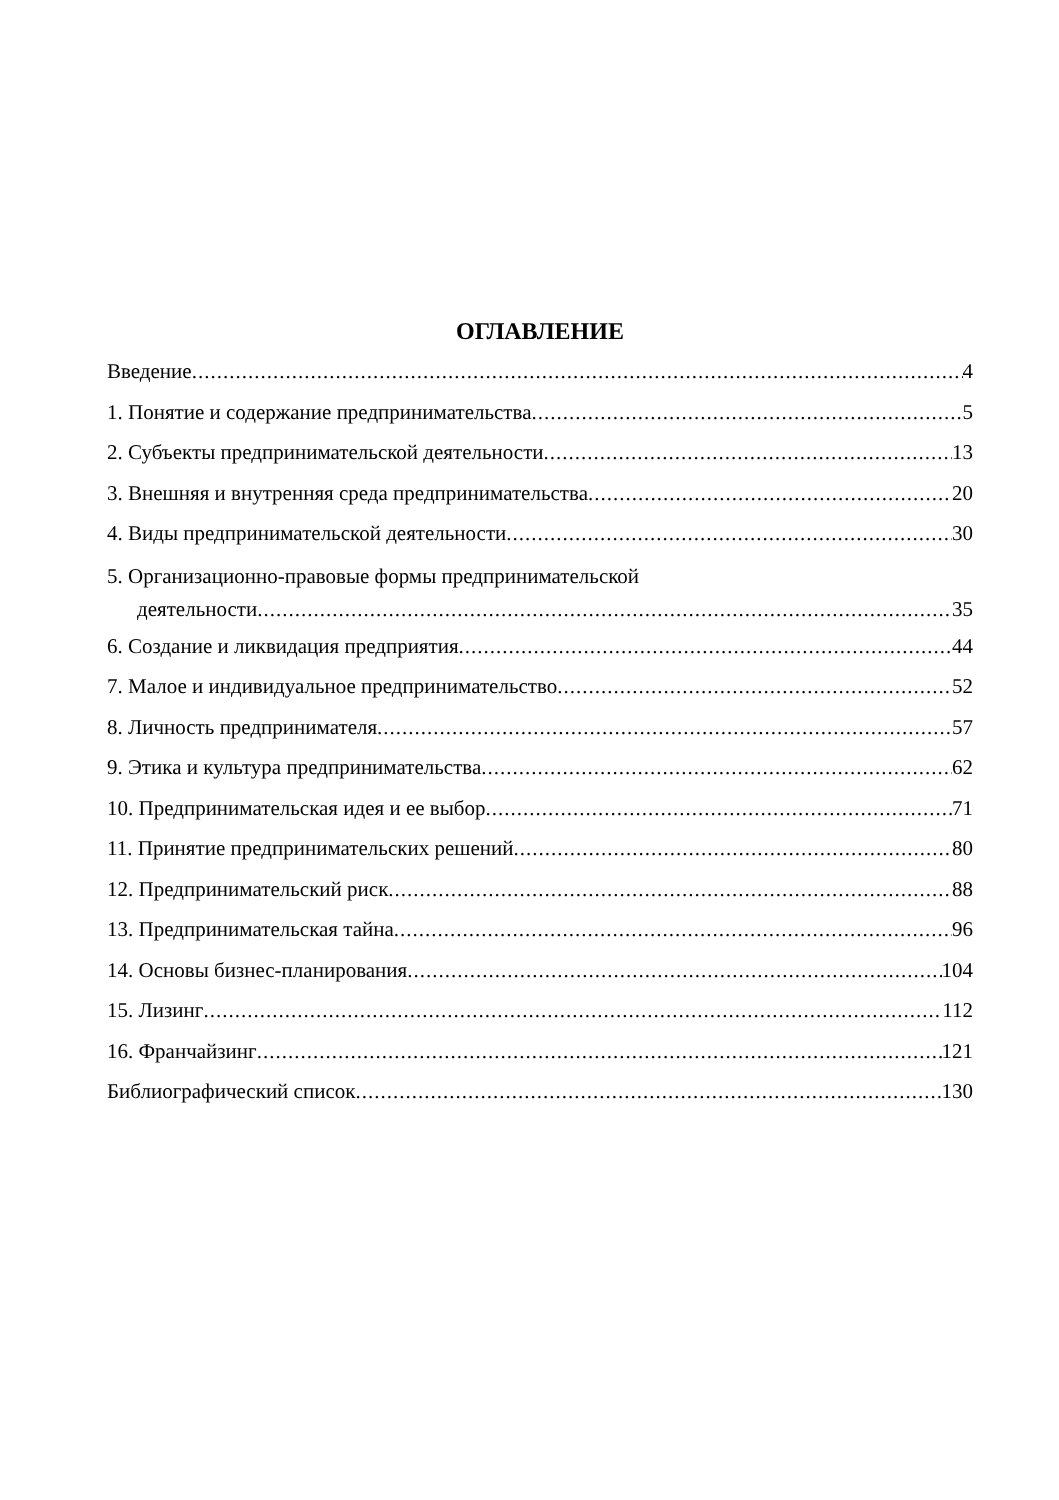ОГЛАВЛЕНИЕ
Введение 4
1. Понятие и содержание предпринимательства 5
2. Субъекты предпринимательской деятельности 13
3. Внешняя и внутренняя среда предпринимательства 20
4. Виды предпринимательской деятельности 30
5. Организационно-правовые формы предпринимательской
деятельности 35
6. Создание и ликвидация предприятия 44
7. Малое и индивидуальное предпринимательство 52
8. Личность предпринимателя 57
9. Этика и культура предпринимательства 62
10. Предпринимательская идея и ее выбор 71
11. Принятие предпринимательских решений 80
12. Предпринимательский риск 88
13. Предпринимательская тайна 96
14. Основы бизнес-планирования 104
15. Лизинг 112
16. Франчайзинг 121
Библиографический список 130